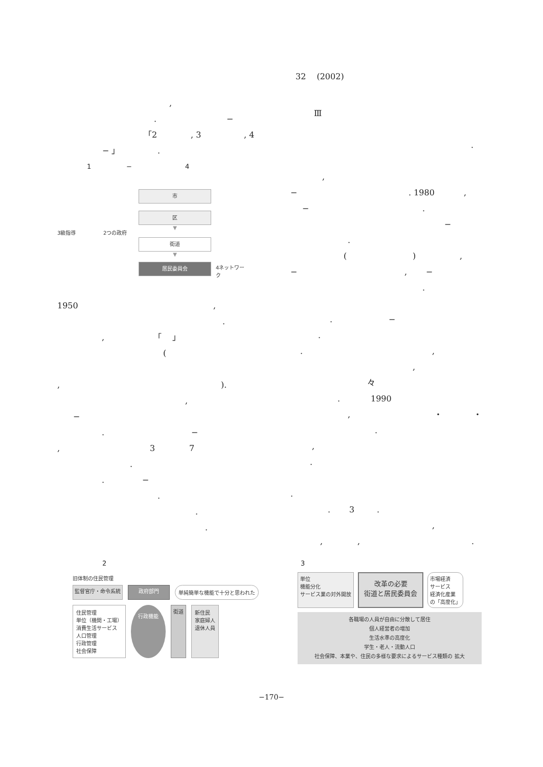32 　(2002)
,
. −
「2, 3, 4
− 」.
1 − 4
3級指導 2つの政府
市
区
▼
街道
▼
居民委員会
4ネットワーク
1950,
.
, 「　 」
(
,).
,
−
. −
, 37
.
. −
.
.
.
Ⅲ
.
,
−. 1980,
−.
−
.
(),
−, −
.
. −
.
.,
,
々
. 1990
, ・ ・
.
,
.
.
. 3.
,
,,.
2
旧体制の住民管理
監督官庁・命令系統 政府部門
単純簡単な機能で十分と思われた
住民管理
単位（機関・工場）
消費生活サービス
人口管理
行政管理
社会保障
行政機能
街道 新住民
家庭婦人
退休人員
3
単位
機能分化
サービス業の対外開放
改革の必要
街道と居民委員会
市場経済
サービス
経済化産業
の「高度化」
各職場の人員が自由に分散して居住
個人経営者の増加
生活水準の高度化
学生・老人・流動人口
社会保障、本業や、住民の多様な要求によるサービス種類の 拡大
−170−